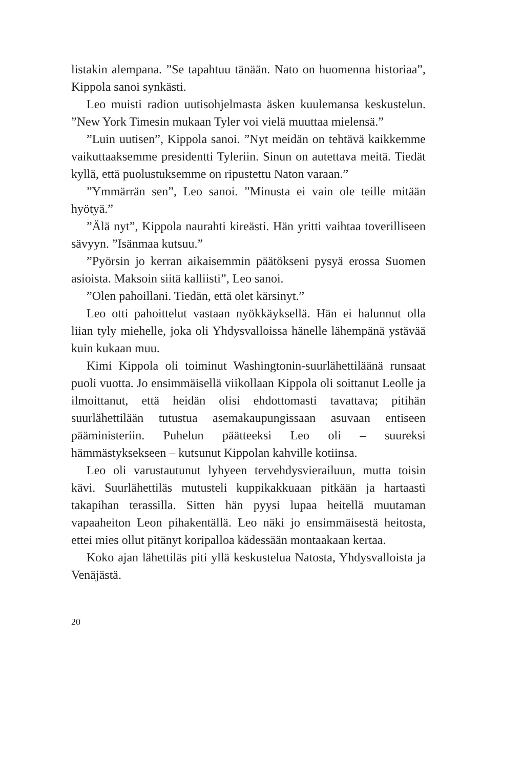listakin alempana. ”Se tapahtuu tänään. Nato on huomenna historiaa”, Kippola sanoi synkästi.
Leo muisti radion uutisohjelmasta äsken kuulemansa keskustelun. ”New York Timesin mukaan Tyler voi vielä muuttaa mielensä.”
”Luin uutisen”, Kippola sanoi. ”Nyt meidän on tehtävä kaikkemme vaikuttaaksemme presidentti Tyleriin. Sinun on autettava meitä. Tiedät kyllä, että puolustuksemme on ripustettu Naton varaan.”
”Ymmärrän sen”, Leo sanoi. ”Minusta ei vain ole teille mitään hyötyä.”
”Älä nyt”, Kippola naurahti kireästi. Hän yritti vaihtaa toverilliseen sävyyn. ”Isänmaa kutsuu.”
”Pyörsin jo kerran aikaisemmin päätökseni pysyä erossa Suomen asioista. Maksoin siitä kalliisti”, Leo sanoi.
”Olen pahoillani. Tiedän, että olet kärsinyt.”
Leo otti pahoittelut vastaan nyökkäyksellä. Hän ei halunnut olla liian tyly miehelle, joka oli Yhdysvalloissa hänelle lähempänä ystävää kuin kukaan muu.
Kimi Kippola oli toiminut Washingtonin-suurlähettiläänä runsaat puoli vuotta. Jo ensimmäisellä viikollaan Kippola oli soittanut Leolle ja ilmoittanut, että heidän olisi ehdottomasti tavattava; pitihän suurlähettilään tutustua asemakaupungissaan asuvaan entiseen pääministeriin. Puhelun päätteeksi Leo oli – suureksi hämmästyksekseen – kutsunut Kippolan kahville kotiinsa.
Leo oli varustautunut lyhyeen tervehdysvierailuun, mutta toisin kävi. Suurlähettiläs mutusteli kuppikakkuaan pitkään ja hartaasti takapihan terassilla. Sitten hän pyysi lupaa heitellä muutaman vapaaheiton Leon pihakentällä. Leo näki jo ensimmäisestä heitosta, ettei mies ollut pitänyt koripalloa kädessään montaakaan kertaa.
Koko ajan lähettiläs piti yllä keskustelua Natosta, Yhdysvalloista ja Venäjästä.
20